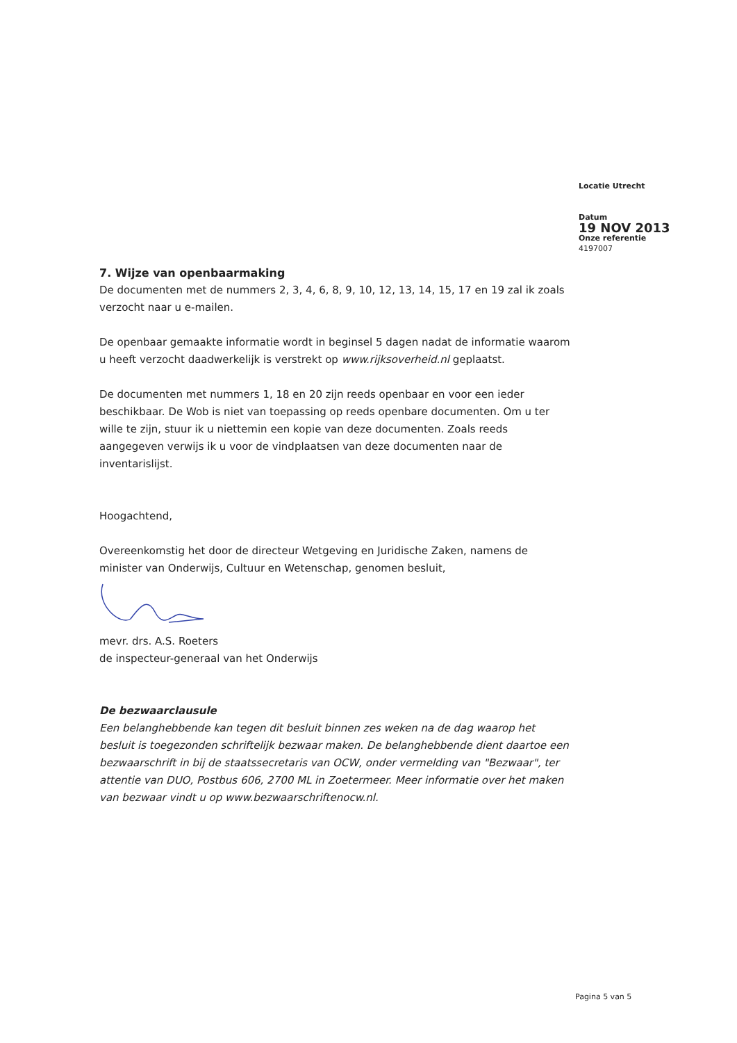Locatie Utrecht
Datum
19 NOV 2013
Onze referentie
4197007
7. Wijze van openbaarmaking
De documenten met de nummers 2, 3, 4, 6, 8, 9, 10, 12, 13, 14, 15, 17 en 19 zal ik zoals verzocht naar u e-mailen.
De openbaar gemaakte informatie wordt in beginsel 5 dagen nadat de informatie waarom u heeft verzocht daadwerkelijk is verstrekt op www.rijksoverheid.nl geplaatst.
De documenten met nummers 1, 18 en 20 zijn reeds openbaar en voor een ieder beschikbaar. De Wob is niet van toepassing op reeds openbare documenten. Om u ter wille te zijn, stuur ik u niettemin een kopie van deze documenten. Zoals reeds aangegeven verwijs ik u voor de vindplaatsen van deze documenten naar de inventarislijst.
Hoogachtend,
Overeenkomstig het door de directeur Wetgeving en Juridische Zaken, namens de minister van Onderwijs, Cultuur en Wetenschap, genomen besluit,
mevr. drs. A.S. Roeters
de inspecteur-generaal van het Onderwijs
De bezwaarclausule
Een belanghebbende kan tegen dit besluit binnen zes weken na de dag waarop het besluit is toegezonden schriftelijk bezwaar maken. De belanghebbende dient daartoe een bezwaarschrift in bij de staatssecretaris van OCW, onder vermelding van "Bezwaar", ter attentie van DUO, Postbus 606, 2700 ML in Zoetermeer. Meer informatie over het maken van bezwaar vindt u op www.bezwaarschriftenocw.nl.
Pagina 5 van 5